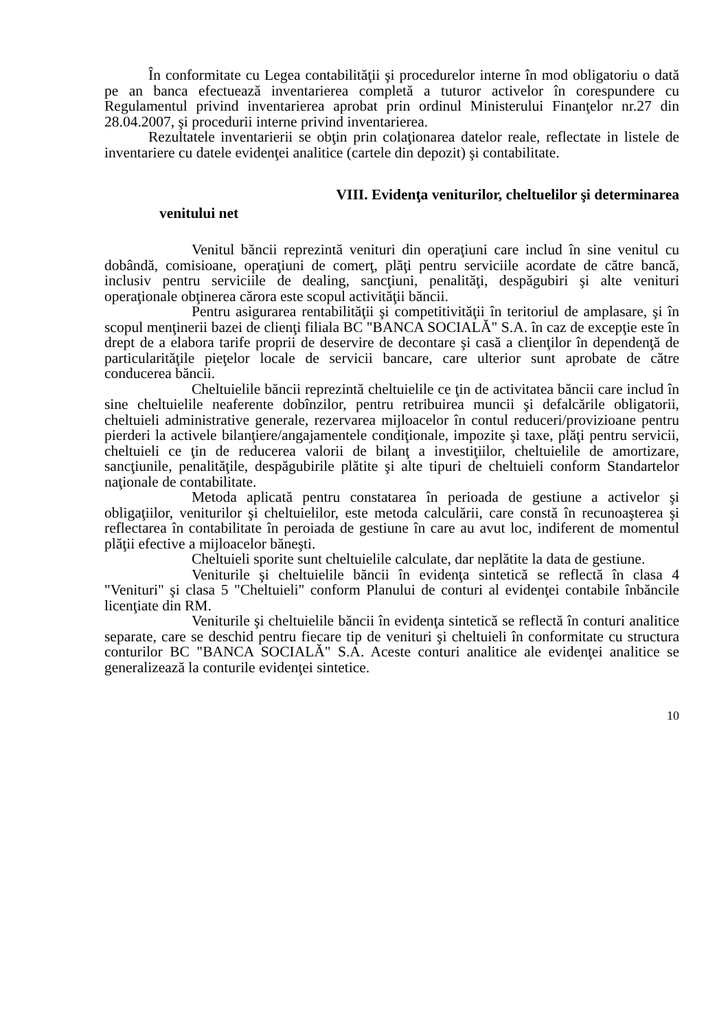În conformitate cu Legea contabilităţii şi procedurelor interne în mod obligatoriu o dată pe an banca efectuează inventarierea completă a tuturor activelor în corespundere cu Regulamentul privind inventarierea aprobat prin ordinul Ministerului Finanţelor nr.27 din 28.04.2007, şi procedurii interne privind inventarierea.
Rezultatele inventarierii se obţin prin colaţionarea datelor reale, reflectate in listele de inventariere cu datele evidenţei analitice (cartele din depozit) şi contabilitate.
VIII. Evidenţa veniturilor, cheltuelilor şi determinarea
venitului net
Venitul băncii reprezintă venituri din operaţiuni care includ în sine venitul cu dobândă, comisioane, operaţiuni de comerţ, plăţi pentru serviciile acordate de către bancă, inclusiv pentru serviciile de dealing, sancţiuni, penalităţi, despăgubiri şi alte venituri operaţionale obţinerea cărora este scopul activităţii băncii.
Pentru asigurarea rentabilităţii şi competitivităţii în teritoriul de amplasare, şi în scopul menţinerii bazei de clienţi filiala BC "BANCA SOCIALĂ" S.A. în caz de excepţie este în drept de a elabora tarife proprii de deservire de decontare şi casă a clienţilor în dependenţă de particularităţile pieţelor locale de servicii bancare, care ulterior sunt aprobate de către conducerea băncii.
Cheltuielile băncii reprezintă cheltuielile ce ţin de activitatea băncii care includ în sine cheltuielile neaferente dobînzilor, pentru retribuirea muncii şi defalcările obligatorii, cheltuieli administrative generale, rezervarea mijloacelor în contul reduceri/provizioane pentru pierderi la activele bilanţiere/angajamentele condiţionale, impozite şi taxe, plăţi pentru servicii, cheltuieli ce ţin de reducerea valorii de bilanţ a investiţiilor, cheltuielile de amortizare, sancţiunile, penalităţile, despăgubirile plătite şi alte tipuri de cheltuieli conform Standartelor naţionale de contabilitate.
Metoda aplicată pentru constatarea în perioada de gestiune a activelor şi obligaţiilor, veniturilor şi cheltuielilor, este metoda calculării, care constă în recunoaşterea şi reflectarea în contabilitate în peroiada de gestiune în care au avut loc, indiferent de momentul plăţii efective a mijloacelor băneşti.
Cheltuieli sporite sunt cheltuielile calculate, dar neplătite la data de gestiune.
Veniturile şi cheltuielile băncii în evidenţa sintetică se reflectă în clasa 4 "Venituri" şi clasa 5 "Cheltuieli" conform Planului de conturi al evidenţei contabile înbăncile licenţiate din RM.
Veniturile şi cheltuielile băncii în evidenţa sintetică se reflectă în conturi analitice separate, care se deschid pentru fiecare tip de venituri şi cheltuieli în conformitate cu structura conturilor BC "BANCA SOCIALĂ" S.A. Aceste conturi analitice ale evidenţei analitice se generalizează la conturile evidenţei sintetice.
10